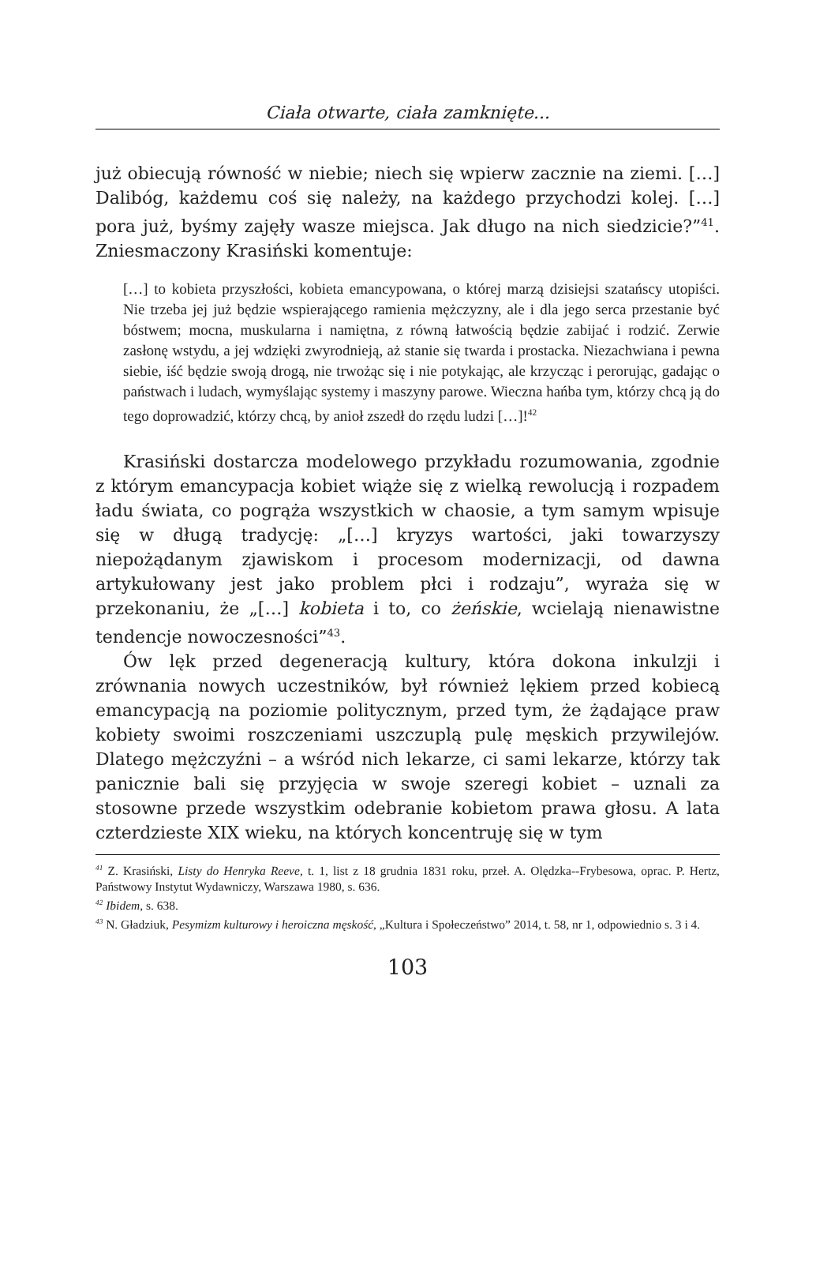Ciała otwarte, ciała zamknięte...
już obiecują równość w niebie; niech się wpierw zacznie na ziemi. […] Dalibóg, każdemu coś się należy, na każdego przychodzi kolej. […] pora już, byśmy zajęły wasze miejsca. Jak długo na nich siedzicie?”<sup>41</sup>. Zniesmaczony Krasiński komentuje:
[…] to kobieta przyszłości, kobieta emancypowana, o której marzą dzisiejsi szatańscy utopiści. Nie trzeba jej już będzie wspierającego ramienia mężczyzny, ale i dla jego serca przestanie być bóstwem; mocna, muskularna i namiętna, z równą łatwością będzie zabijać i rodzić. Zerwie zasłonę wstydu, a jej wdzięki zwyrodnieją, aż stanie się twarda i prostacka. Niezachwiana i pewna siebie, iść będzie swoją drogą, nie trwożąc się i nie potykając, ale krzycząc i perorując, gadając o państwach i ludach, wymyślając systemy i maszyny parowe. Wieczna hańba tym, którzy chcą ją do tego doprowadzić, którzy chcą, by anioł zszedł do rzędu ludzi […]!<sup>42</sup>
Krasiński dostarcza modelowego przykładu rozumowania, zgodnie z którym emancypacja kobiet wiąże się z wielką rewolucją i rozpadem ładu świata, co pogrąża wszystkich w chaosie, a tym samym wpisuje się w długą tradycję: „[…] kryzys wartości, jaki towarzyszy niepożądanym zjawiskom i procesom modernizacji, od dawna artykułowany jest jako problem płci i rodzaju”, wyraża się w przekonaniu, że „[…] kobieta i to, co żeńskie, wcielają nienawistne tendencje nowoczesności”<sup>43</sup>.
Ów lęk przed degeneracją kultury, która dokona inkulzji i zrównania nowych uczestników, był również lękiem przed kobiecą emancypacją na poziomie politycznym, przed tym, że żądające praw kobiety swoimi roszczeniami uszczuplą pulę męskich przywilejów. Dlatego mężczyźni – a wśród nich lekarze, ci sami lekarze, którzy tak panicznie bali się przyjęcia w swoje szeregi kobiet – uznali za stosowne przede wszystkim odebranie kobietom prawa głosu. A lata czterdzieste XIX wieku, na których koncentruję się w tym
<sup>41</sup> Z. Krasiński, Listy do Henryka Reeve, t. 1, list z 18 grudnia 1831 roku, przeł. A. Olędzka--Frybesowa, oprac. P. Hertz, Państwowy Instytut Wydawniczy, Warszawa 1980, s. 636.
<sup>42</sup> Ibidem, s. 638.
<sup>43</sup> N. Gładziuk, Pesymizm kulturowy i heroiczna męskość, „Kultura i Społeczeństwo” 2014, t. 58, nr 1, odpowiednio s. 3 i 4.
103